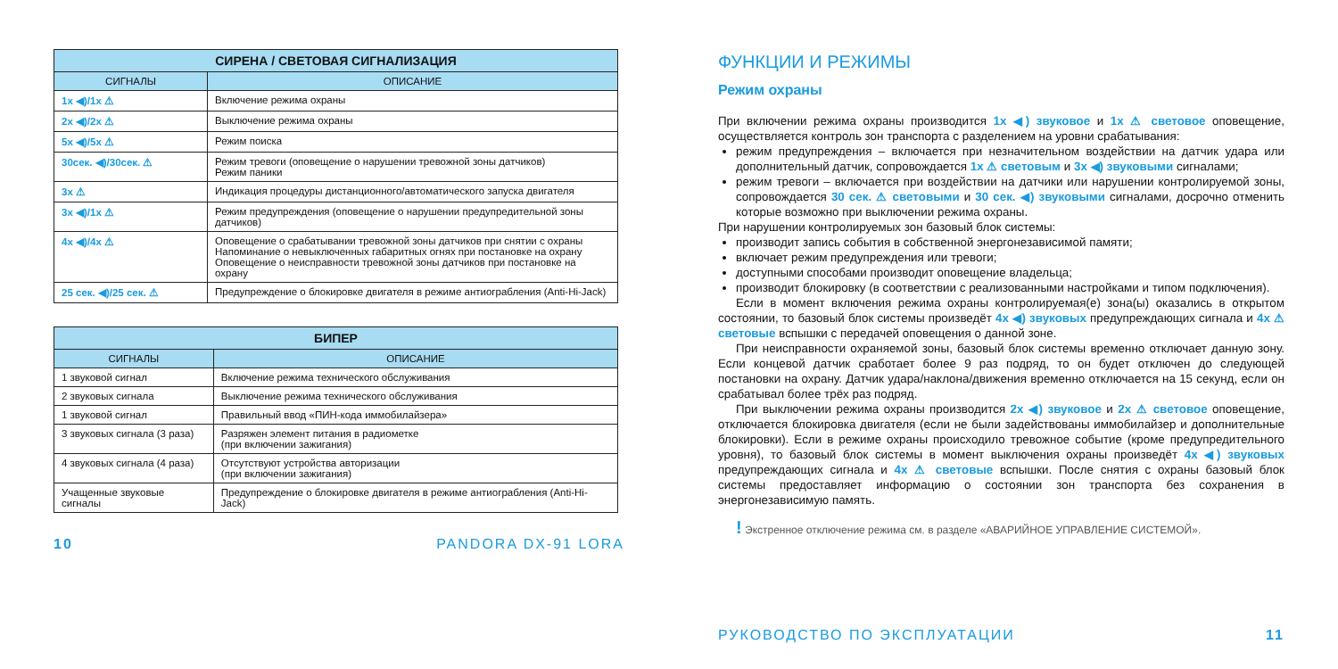| СИРЕНА / СВЕТОВАЯ СИГНАЛИЗАЦИЯ | |
| --- | --- |
| СИГНАЛЫ | ОПИСАНИЕ |
| 1x ◀)/1x ⚠ | Включение режима охраны |
| 2x ◀)/2x ⚠ | Выключение режима охраны |
| 5x ◀)/5x ⚠ | Режим поиска |
| 30сек. ◀)/30сек. ⚠ | Режим тревоги (оповещение о нарушении тревожной зоны датчиков) Режим паники |
| 3x ⚠ | Индикация процедуры дистанционного/автоматического запуска двигателя |
| 3x ◀)/1x ⚠ | Режим предупреждения (оповещение о нарушении предупредительной зоны датчиков) |
| 4x ◀)/4x ⚠ | Оповещение о срабатывании тревожной зоны датчиков при снятии с охраны Напоминание о невыключенных габаритных огнях при постановке на охрану Оповещение о неисправности тревожной зоны датчиков при постановке на охрану |
| 25 сек. ◀)/25 сек. ⚠ | Предупреждение о блокировке двигателя в режиме антиограбления (Anti-Hi-Jack) |
| БИПЕР | |
| --- | --- |
| СИГНАЛЫ | ОПИСАНИЕ |
| 1 звуковой сигнал | Включение режима технического обслуживания |
| 2 звуковых сигнала | Выключение режима технического обслуживания |
| 1 звуковой сигнал | Правильный ввод «ПИН-кода иммобилайзера» |
| 3 звуковых сигнала (3 раза) | Разряжен элемент питания в радиометке (при включении зажигания) |
| 4 звуковых сигнала (4 раза) | Отсутствуют устройства авторизации (при включении зажигания) |
| Учащенные звуковые сигналы | Предупреждение о блокировке двигателя в режиме антиограбления (Anti-Hi-Jack) |
10 PANDORA DX-91 LORA
ФУНКЦИИ И РЕЖИМЫ
Режим охраны
При включении режима охраны производится 1x ◀) звуковое и 1x ⚠ световое оповещение, осуществляется контроль зон транспорта с разделением на уровни срабатывания:
режим предупреждения – включается при незначительном воздействии на датчик удара или дополнительный датчик, сопровождается 1x ⚠ световым и 3x ◀) звуковыми сигналами;
режим тревоги – включается при воздействии на датчики или нарушении контролируемой зоны, сопровождается 30 сек. ⚠ световыми и 30 сек. ◀) звуковыми сигналами, досрочно отменить которые возможно при выключении режима охраны.
При нарушении контролируемых зон базовый блок системы:
производит запись события в собственной энергонезависимой памяти;
включает режим предупреждения или тревоги;
доступными способами производит оповещение владельца;
производит блокировку (в соответствии с реализованными настройками и типом подключения).
Если в момент включения режима охраны контролируемая(е) зона(ы) оказались в открытом состоянии, то базовый блок системы произведёт 4x ◀) звуковых предупреждающих сигнала и 4x ⚠ световые вспышки с передачей оповещения о данной зоне.
При неисправности охраняемой зоны, базовый блок системы временно отключает данную зону. Если концевой датчик сработает более 9 раз подряд, то он будет отключен до следующей постановки на охрану. Датчик удара/наклона/движения временно отключается на 15 секунд, если он срабатывал более трёх раз подряд.
При выключении режима охраны производится 2x ◀) звуковое и 2x ⚠ световое оповещение, отключается блокировка двигателя (если не были задействованы иммобилайзер и дополнительные блокировки). Если в режиме охраны происходило тревожное событие (кроме предупредительного уровня), то базовый блок системы в момент выключения охраны произведёт 4x ◀) звуковых предупреждающих сигнала и 4x ⚠ световые вспышки. После снятия с охраны базовый блок системы предоставляет информацию о состоянии зон транспорта без сохранения в энергонезависимую память.
! Экстренное отключение режима см. в разделе «АВАРИЙНОЕ УПРАВЛЕНИЕ СИСТЕМОЙ».
РУКОВОДСТВО ПО ЭКСПЛУАТАЦИИ 11